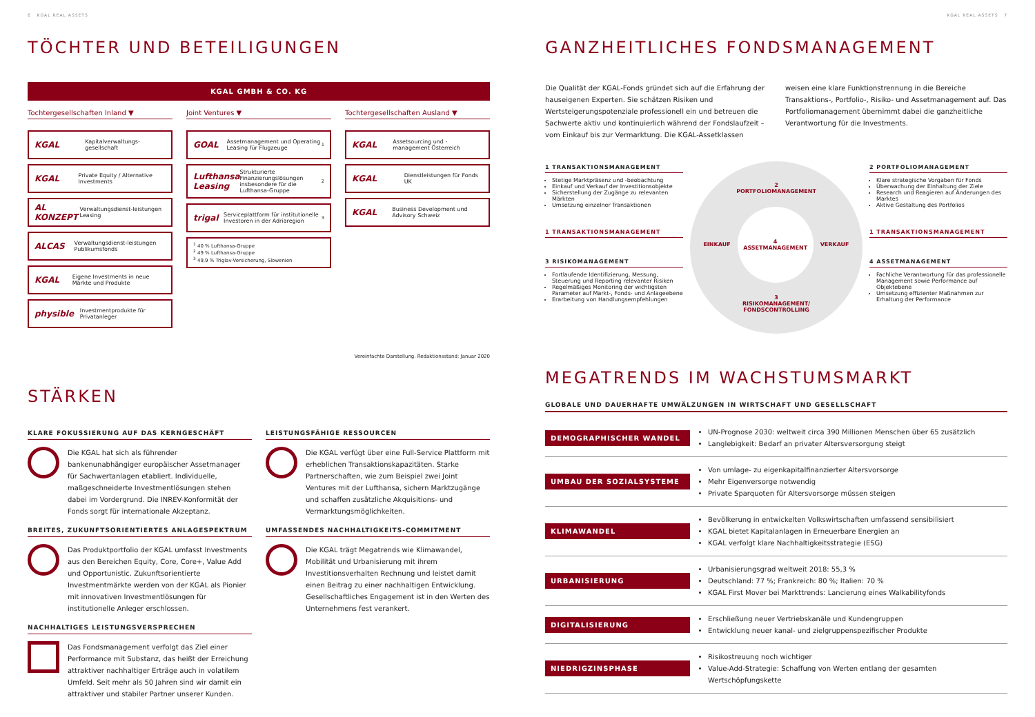6 KGAL REAL ASSETS
TÖCHTER UND BETEILIGUNGEN
KGAL GMBH & CO. KG
Tochtergesellschaften Inland ▼
KGAL Kapitalverwaltungs-gesellschaft
KGAL Private Equity / Alternative Investments
AL KONZEPT Verwaltungsdienst-leistungen Leasing
ALCAS Verwaltungsdienst-leistungen Publikumsfonds
KGAL Eigene Investments in neue Märkte und Produkte
physible Investmentprodukte für Privatanleger
Joint Ventures ▼
GOAL Assetmanagement und Operating Leasing für Flugzeuge<sup>1</sup>
Lufthansa Leasing Strukturierte Finanzierungslösungen insbesondere für die Lufthansa-Gruppe<sup>2</sup>
trigal Serviceplattform für institutionelle Investoren in der Adriaregion<sup>3</sup>
<sup>1</sup> 40 % Lufthansa-Gruppe
<sup>2</sup> 49 % Lufthansa-Gruppe
<sup>3</sup> 49,9 % Triglav-Versicherung, Slowenien
Tochtergesellschaften Ausland ▼
KGAL Assetsourcing und -management Österreich
KGAL Dienstleistungen für Fonds UK
KGAL Business Development und Advisory Schweiz
Vereinfachte Darstellung. Redaktionsstand: Januar 2020
STÄRKEN
KLARE FOKUSSIERUNG AUF DAS KERNGESCHÄFT
Die KGAL hat sich als führender bankenunabhängiger europäischer Assetmanager für Sachwertanlagen etabliert. Individuelle, maßgeschneiderte Investmentlösungen stehen dabei im Vordergrund. Die INREV-Konformität der Fonds sorgt für internationale Akzeptanz.
BREITES, ZUKUNFTSORIENTIERTES ANLAGESPEKTRUM
Das Produktportfolio der KGAL umfasst Investments aus den Bereichen Equity, Core, Core+, Value Add und Opportunistic. Zukunftsorientierte Investmentmärkte werden von der KGAL als Pionier mit innovativen Investmentlösungen für institutionelle Anleger erschlossen.
NACHHALTIGES LEISTUNGSVERSPRECHEN
Das Fondsmanagement verfolgt das Ziel einer Performance mit Substanz, das heißt der Erreichung attraktiver nachhaltiger Erträge auch in volatilem Umfeld. Seit mehr als 50 Jahren sind wir damit ein attraktiver und stabiler Partner unserer Kunden.
LEISTUNGSFÄHIGE RESSOURCEN
Die KGAL verfügt über eine Full-Service Plattform mit erheblichen Transaktionskapazitäten. Starke Partnerschaften, wie zum Beispiel zwei Joint Ventures mit der Lufthansa, sichern Marktzugänge und schaffen zusätzliche Akquisitions- und Vermarktungsmöglichkeiten.
UMFASSENDES NACHHALTIGKEITS-COMMITMENT
Die KGAL trägt Megatrends wie Klimawandel, Mobilität und Urbanisierung mit ihrem Investitionsverhalten Rechnung und leistet damit einen Beitrag zu einer nachhaltigen Entwicklung. Gesellschaftliches Engagement ist in den Werten des Unternehmens fest verankert.
KGAL REAL ASSETS 7
GANZHEITLICHES FONDSMANAGEMENT
Die Qualität der KGAL-Fonds gründet sich auf die Erfahrung der hauseigenen Experten. Sie schätzen Risiken und Wertsteigerungspotenziale professionell ein und betreuen die Sachwerte aktiv und kontinuierlich während der Fondslaufzeit – vom Einkauf bis zur Vermarktung. Die KGAL-Assetklassen weisen eine klare Funktionstrennung in die Bereiche Transaktions-, Portfolio-, Risiko- und Assetmanagement auf. Das Portfoliomanagement übernimmt dabei die ganzheitliche Verantwortung für die Investments.
1 TRANSAKTIONSMANAGEMENT
Stetige Marktpräsenz und -beobachtung
Einkauf und Verkauf der Investitionsobjekte
Sicherstellung der Zugänge zu relevanten Märkten
Umsetzung einzelner Transaktionen
1 TRANSAKTIONSMANAGEMENT
3 RISIKOMANAGEMENT
Fortlaufende Identifizierung, Messung, Steuerung und Reporting relevanter Risiken
Regelmäßiges Monitoring der wichtigsten Parameter auf Markt-, Fonds- und Anlageebene
Erarbeitung von Handlungsempfehlungen
2
PORTFOLIOMANAGEMENT
EINKAUF
4
ASSETMANAGEMENT
VERKAUF
3
RISIKOMANAGEMENT/
FONDSCONTROLLING
2 PORTFOLIOMANAGEMENT
Klare strategische Vorgaben für Fonds
Überwachung der Einhaltung der Ziele
Research und Reagieren auf Änderungen des Marktes
Aktive Gestaltung des Portfolios
1 TRANSAKTIONSMANAGEMENT
4 ASSETMANAGEMENT
Fachliche Verantwortung für das professionelle Management sowie Performance auf Objektebene
Umsetzung effizienter Maßnahmen zur Erhaltung der Performance
MEGATRENDS IM WACHSTUMSMARKT
GLOBALE UND DAUERHAFTE UMWÄLZUNGEN IN WIRTSCHAFT UND GESELLSCHAFT
DEMOGRAPHISCHER WANDEL
UN-Prognose 2030: weltweit circa 390 Millionen Menschen über 65 zusätzlich
Langlebigkeit: Bedarf an privater Altersversorgung steigt
UMBAU DER SOZIALSYSTEME
Von umlage- zu eigenkapitalfinanzierter Altersvorsorge
Mehr Eigenversorge notwendig
Private Sparquoten für Altersvorsorge müssen steigen
KLIMAWANDEL
Bevölkerung in entwickelten Volkswirtschaften umfassend sensibilisiert
KGAL bietet Kapitalanlagen in Erneuerbare Energien an
KGAL verfolgt klare Nachhaltigkeitsstrategie (ESG)
URBANISIERUNG
Urbanisierungsgrad weltweit 2018: 55,3 %
Deutschland: 77 %; Frankreich: 80 %; Italien: 70 %
KGAL First Mover bei Markttrends: Lancierung eines Walkabilityfonds
DIGITALISIERUNG
Erschließung neuer Vertriebskanäle und Kundengruppen
Entwicklung neuer kanal- und zielgruppenspezifischer Produkte
NIEDRIGZINSPHASE
Risikostreuung noch wichtiger
Value-Add-Strategie: Schaffung von Werten entlang der gesamten Wertschöpfungskette